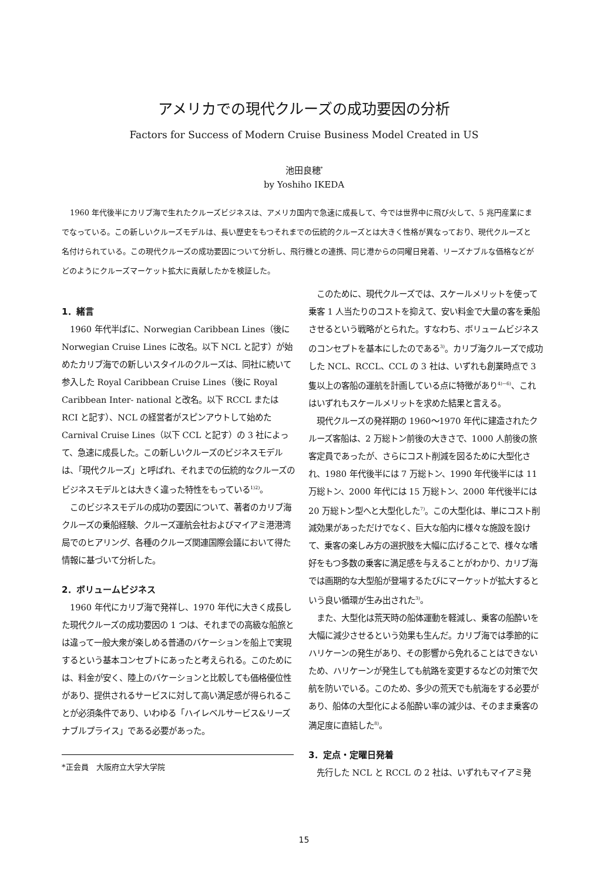アメリカでの現代クルーズの成功要因の分析
Factors for Success of Modern Cruise Business Model Created in US
池田良穂<sup>*</sup>
by Yoshiho IKEDA
1960 年代後半にカリブ海で生れたクルーズビジネスは、アメリカ国内で急速に成長して、今では世界中に飛び火して、5 兆円産業にまでなっている。この新しいクルーズモデルは、長い歴史をもつそれまでの伝統的クルーズとは大きく性格が異なっており、現代クルーズと名付けられている。この現代クルーズの成功要因について分析し、飛行機との連携、同じ港からの同曜日発着、リーズナブルな価格などがどのようにクルーズマーケット拡大に貢献したかを検証した。
1．緒言
1960 年代半ばに、Norwegian Caribbean Lines（後に Norwegian Cruise Lines に改名。以下 NCL と記す）が始めたカリブ海での新しいスタイルのクルーズは、同社に続いて参入した Royal Caribbean Cruise Lines（後に Royal Caribbean Inter- national と改名。以下 RCCL または RCI と記す）、NCL の経営者がスピンアウトして始めた Carnival Cruise Lines（以下 CCL と記す）の 3 社によって、急速に成長した。この新しいクルーズのビジネスモデルは、「現代クルーズ」と呼ばれ、それまでの伝統的なクルーズのビジネスモデルとは大きく違った特性をもっている<sup>1)2)</sup>。
このビジネスモデルの成功の要因について、著者のカリブ海クルーズの乗船経験、クルーズ運航会社およびマイアミ港港湾局でのヒアリング、各種のクルーズ関連国際会議において得た情報に基づいて分析した。
2．ボリュームビジネス
1960 年代にカリブ海で発祥し、1970 年代に大きく成長した現代クルーズの成功要因の 1 つは、それまでの高級な船旅とは違って一般大衆が楽しめる普通のバケーションを船上で実現するという基本コンセプトにあったと考えられる。このためには、料金が安く、陸上のバケーションと比較しても価格優位性があり、提供されるサービスに対して高い満足感が得られることが必須条件であり、いわゆる「ハイレベルサービス&リーズナブルプライス」である必要があった。
*正会員　大阪府立大学大学院
このために、現代クルーズでは、スケールメリットを使って乗客 1 人当たりのコストを抑えて、安い料金で大量の客を乗船させるという戦略がとられた。すなわち、ボリュームビジネスのコンセプトを基本にしたのである<sup>3)</sup>。カリブ海クルーズで成功した NCL、RCCL、CCL の 3 社は、いずれも創業時点で 3 隻以上の客船の運航を計画している点に特徴があり<sup>4)~6)</sup>、これはいずれもスケールメリットを求めた結果と言える。
現代クルーズの発祥期の 1960〜1970 年代に建造されたクルーズ客船は、2 万総トン前後の大きさで、1000 人前後の旅客定員であったが、さらにコスト削減を図るために大型化され、1980 年代後半には 7 万総トン、1990 年代後半には 11 万総トン、2000 年代には 15 万総トン、2000 年代後半には 20 万総トン型へと大型化した<sup>7)</sup>。この大型化は、単にコスト削減効果があっただけでなく、巨大な船内に様々な施設を設けて、乗客の楽しみ方の選択肢を大幅に広げることで、様々な嗜好をもつ多数の乗客に満足感を与えることがわかり、カリブ海では画期的な大型船が登場するたびにマーケットが拡大するという良い循環が生み出された<sup>3)</sup>。
また、大型化は荒天時の船体運動を軽減し、乗客の船酔いを大幅に減少させるという効果も生んだ。カリブ海では季節的にハリケーンの発生があり、その影響から免れることはできないため、ハリケーンが発生しても航路を変更するなどの対策で欠航を防いでいる。このため、多少の荒天でも航海をする必要があり、船体の大型化による船酔い率の減少は、そのまま乗客の満足度に直結した<sup>8)</sup>。
3．定点・定曜日発着
先行した NCL と RCCL の 2 社は、いずれもマイアミ発
15